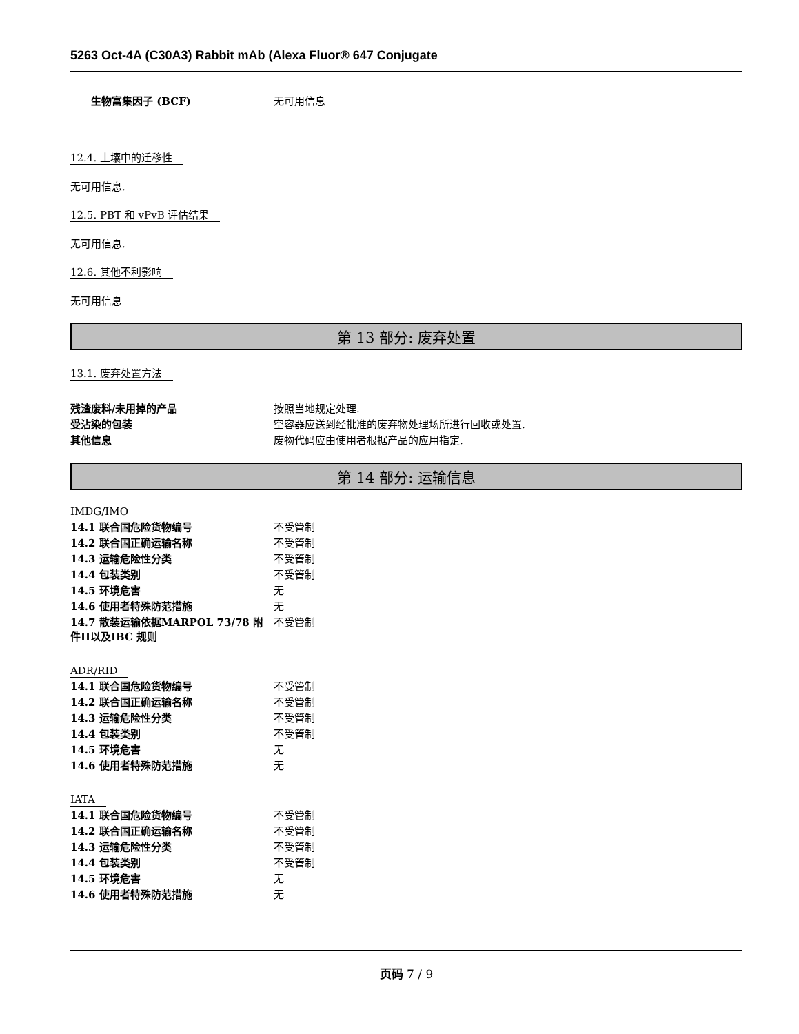5263 Oct-4A (C30A3) Rabbit mAb (Alexa Fluor® 647 Conjugate
| 生物富集因子 (BCF) | 无可用信息 |
12.4. 土壤中的迁移性
无可用信息.
12.5. PBT 和 vPvB 评估结果
无可用信息.
12.6. 其他不利影响
无可用信息
第 13 部分: 废弃处置
13.1. 废弃处置方法
| 残渣废料/未用掉的产品 | 按照当地规定处理. |
| 受沾染的包装 | 空容器应送到经批准的废弃物处理场所进行回收或处置. |
| 其他信息 | 废物代码应由使用者根据产品的应用指定. |
第 14 部分: 运输信息
IMDG/IMO
| 14.1 联合国危险货物编号 | 不受管制 |
| 14.2 联合国正确运输名称 | 不受管制 |
| 14.3 运输危险性分类 | 不受管制 |
| 14.4 包装类别 | 不受管制 |
| 14.5 环境危害 | 无 |
| 14.6 使用者特殊防范措施 | 无 |
| 14.7 散装运输依据MARPOL 73/78 附件II以及IBC 规则 | 不受管制 |
ADR/RID
| 14.1 联合国危险货物编号 | 不受管制 |
| 14.2 联合国正确运输名称 | 不受管制 |
| 14.3 运输危险性分类 | 不受管制 |
| 14.4 包装类别 | 不受管制 |
| 14.5 环境危害 | 无 |
| 14.6 使用者特殊防范措施 | 无 |
IATA
| 14.1 联合国危险货物编号 | 不受管制 |
| 14.2 联合国正确运输名称 | 不受管制 |
| 14.3 运输危险性分类 | 不受管制 |
| 14.4 包装类别 | 不受管制 |
| 14.5 环境危害 | 无 |
| 14.6 使用者特殊防范措施 | 无 |
页码 7 / 9